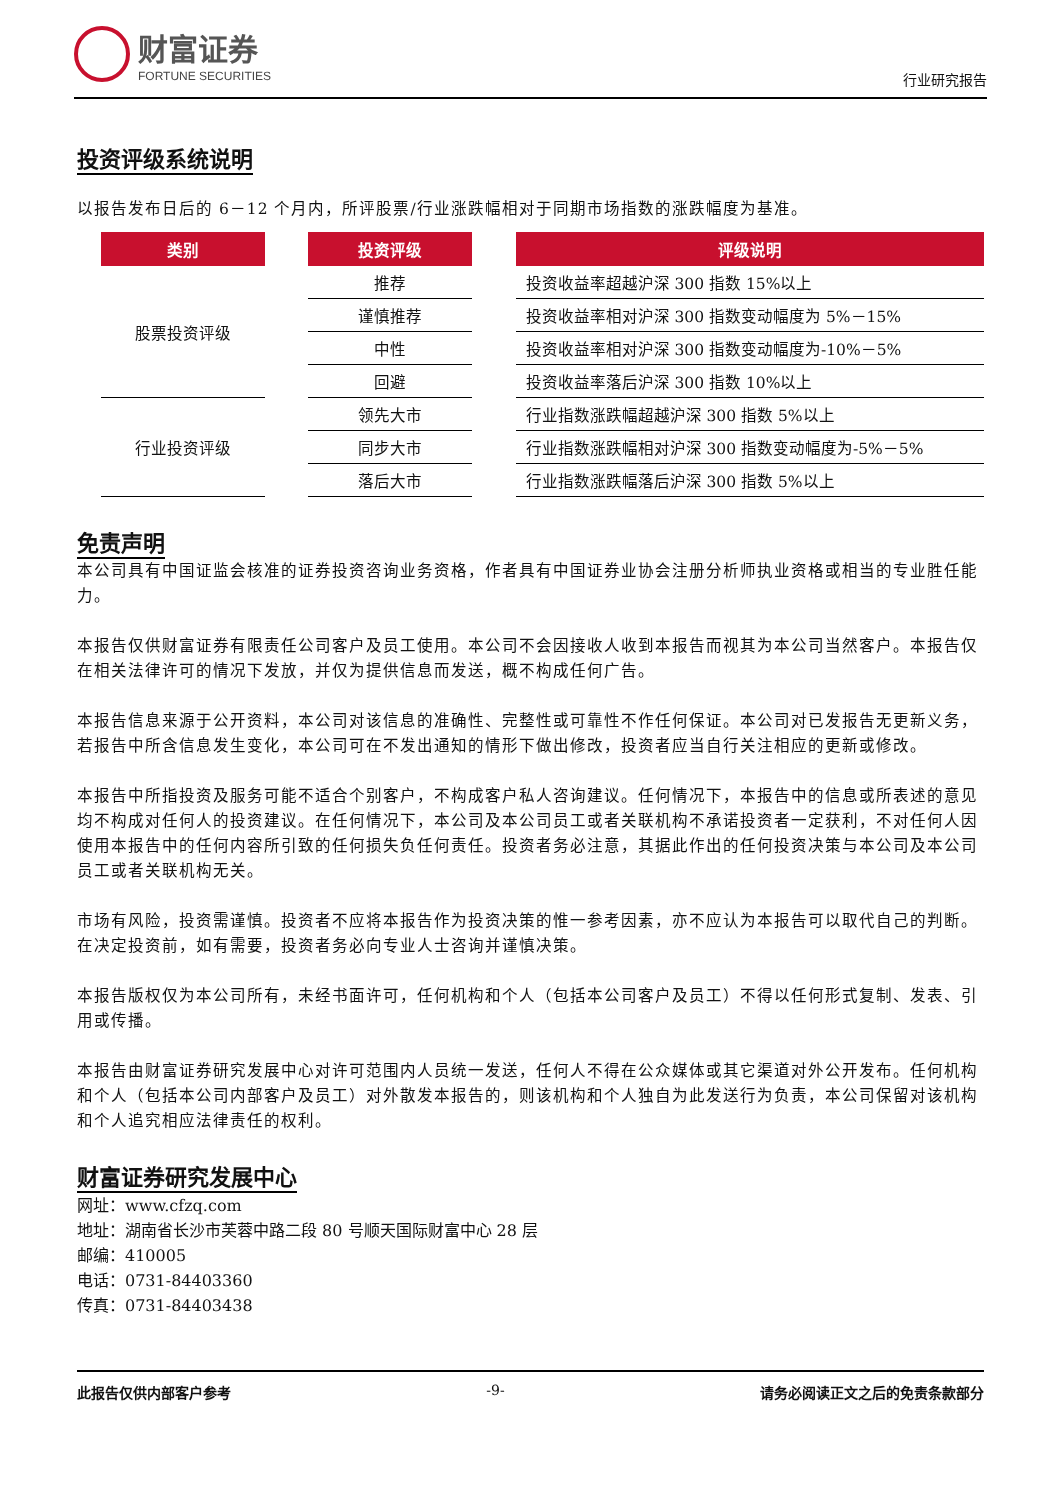财富证券
FORTUNE SECURITIES
行业研究报告
投资评级系统说明
以报告发布日后的 6－12 个月内，所评股票/行业涨跌幅相对于同期市场指数的涨跌幅度为基准。
| 类别 | | 投资评级 | | 评级说明 |
| --- | --- | --- | --- | --- |
| 股票投资评级 | | 推荐 | | 投资收益率超越沪深 300 指数 15%以上 |
| | | 谨慎推荐 | | 投资收益率相对沪深 300 指数变动幅度为 5%－15% |
| | | 中性 | | 投资收益率相对沪深 300 指数变动幅度为-10%－5% |
| | | 回避 | | 投资收益率落后沪深 300 指数 10%以上 |
| 行业投资评级 | | 领先大市 | | 行业指数涨跌幅超越沪深 300 指数 5%以上 |
| | | 同步大市 | | 行业指数涨跌幅相对沪深 300 指数变动幅度为-5%－5% |
| | | 落后大市 | | 行业指数涨跌幅落后沪深 300 指数 5%以上 |
免责声明
本公司具有中国证监会核准的证券投资咨询业务资格，作者具有中国证券业协会注册分析师执业资格或相当的专业胜任能力。
本报告仅供财富证券有限责任公司客户及员工使用。本公司不会因接收人收到本报告而视其为本公司当然客户。本报告仅在相关法律许可的情况下发放，并仅为提供信息而发送，概不构成任何广告。
本报告信息来源于公开资料，本公司对该信息的准确性、完整性或可靠性不作任何保证。本公司对已发报告无更新义务，若报告中所含信息发生变化，本公司可在不发出通知的情形下做出修改，投资者应当自行关注相应的更新或修改。
本报告中所指投资及服务可能不适合个别客户，不构成客户私人咨询建议。任何情况下，本报告中的信息或所表述的意见均不构成对任何人的投资建议。在任何情况下，本公司及本公司员工或者关联机构不承诺投资者一定获利，不对任何人因使用本报告中的任何内容所引致的任何损失负任何责任。投资者务必注意，其据此作出的任何投资决策与本公司及本公司员工或者关联机构无关。
市场有风险，投资需谨慎。投资者不应将本报告作为投资决策的惟一参考因素，亦不应认为本报告可以取代自己的判断。在决定投资前，如有需要，投资者务必向专业人士咨询并谨慎决策。
本报告版权仅为本公司所有，未经书面许可，任何机构和个人（包括本公司客户及员工）不得以任何形式复制、发表、引用或传播。
本报告由财富证券研究发展中心对许可范围内人员统一发送，任何人不得在公众媒体或其它渠道对外公开发布。任何机构和个人（包括本公司内部客户及员工）对外散发本报告的，则该机构和个人独自为此发送行为负责，本公司保留对该机构和个人追究相应法律责任的权利。
财富证券研究发展中心
网址：www.cfzq.com
地址：湖南省长沙市芙蓉中路二段 80 号顺天国际财富中心 28 层
邮编：410005
电话：0731-84403360
传真：0731-84403438
此报告仅供内部客户参考 -9- 请务必阅读正文之后的免责条款部分